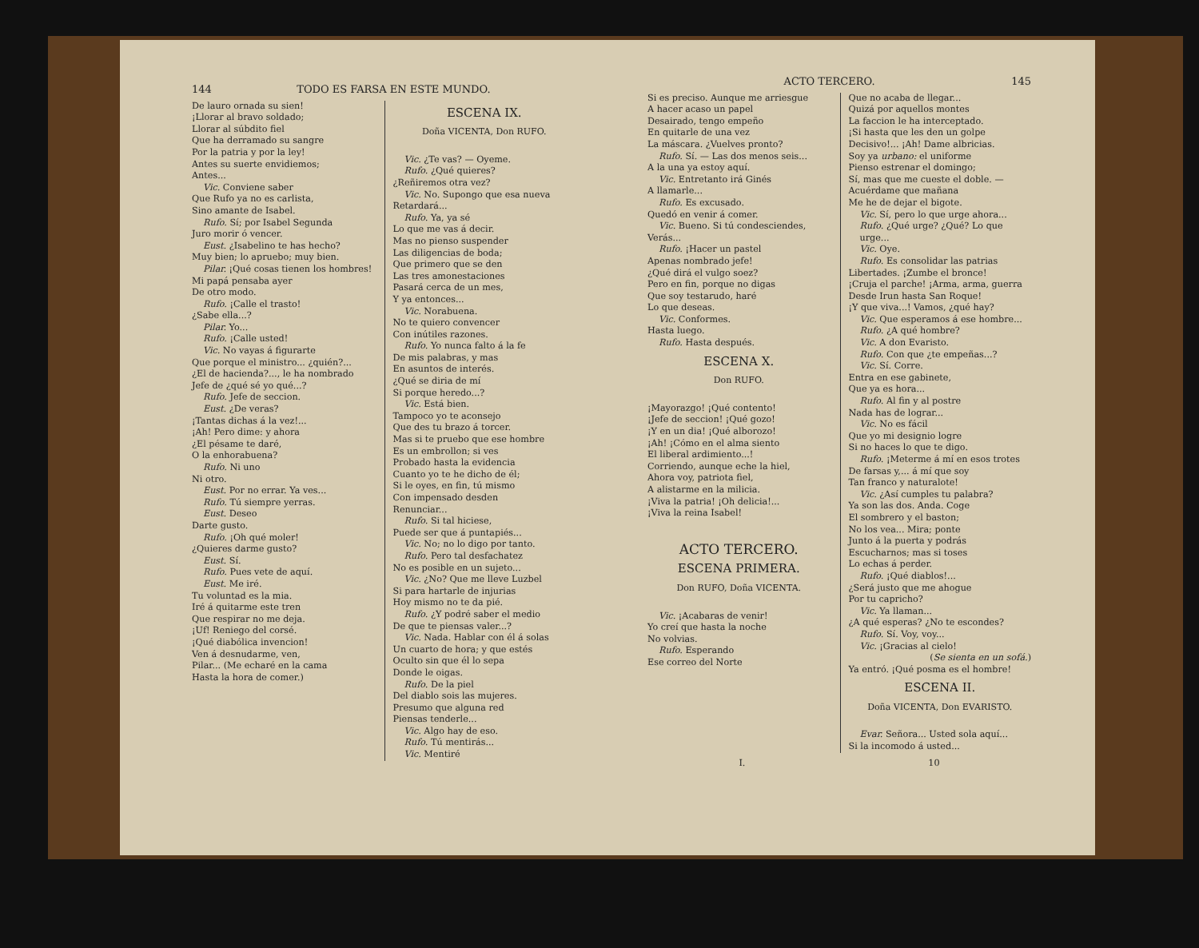144 TODO ES FARSA EN ESTE MUNDO.
De lauro ornada su sien!
¡Llorar al bravo soldado;
Llorar al súbdito fiel
Que ha derramado su sangre
Por la patria y por la ley!
Antes su suerte envidiemos;
Antes...
Vic. Conviene saber
Que Rufo ya no es carlista,
Sino amante de Isabel.
Rufo. Sí; por Isabel Segunda
Juro morir ó vencer.
Eust. ¿Isabelino te has hecho?
Muy bien; lo apruebo; muy bien.
Pilar. ¡Qué cosas tienen los hombres!
Mi papá pensaba ayer
De otro modo.
Rufo. ¡Calle el trasto!
¿Sabe ella...?
Pilar. Yo...
Rufo. ¡Calle usted!
Vic. No vayas á figurarte
Que porque el ministro... ¿quién?...
¿El de hacienda?..., le ha nombrado
Jefe de ¿qué sé yo qué...?
Rufo. Jefe de seccion.
Eust. ¿De veras?
¡Tantas dichas á la vez!...
¡Ah! Pero dime: y ahora
¿El pésame te daré,
O la enhorabuena?
Rufo. Ni uno
Ni otro.
Eust. Por no errar. Ya ves...
Rufo. Tú siempre yerras.
Eust. Deseo
Darte gusto.
Rufo. ¡Oh qué moler!
¿Quieres darme gusto?
Eust. Sí.
Rufo. Pues vete de aquí.
Eust. Me iré.
Tu voluntad es la mia.
Iré á quitarme este tren
Que respirar no me deja.
¡Uf! Reniego del corsé.
¡Qué diabólica invencion!
Ven á desnudarme, ven,
Pilar... (Me echaré en la cama
Hasta la hora de comer.)
ESCENA IX.
Doña VICENTA, Don RUFO.
Vic. ¿Te vas? — Oyeme.
Rufo. ¿Qué quieres?
¿Reñiremos otra vez?
Vic. No. Supongo que esa nueva
Retardará...
Rufo. Ya, ya sé
Lo que me vas á decir.
Mas no pienso suspender
Las diligencias de boda;
Que primero que se den
Las tres amonestaciones
Pasará cerca de un mes,
Y ya entonces...
Vic. Norabuena.
No te quiero convencer
Con inútiles razones.
Rufo. Yo nunca falto á la fe
De mis palabras, y mas
En asuntos de interés.
¿Qué se diria de mí
Si porque heredo...?
Vic. Está bien.
Tampoco yo te aconsejo
Que des tu brazo á torcer.
Mas si te pruebo que ese hombre
Es un embrollon; si ves
Probado hasta la evidencia
Cuanto yo te he dicho de él;
Si le oyes, en fin, tú mismo
Con impensado desden
Renunciar...
Rufo. Si tal hiciese,
Puede ser que á puntapiés...
Vic. No; no lo digo por tanto.
Rufo. Pero tal desfachatez
No es posible en un sujeto...
Vic. ¿No? Que me lleve Luzbel
Si para hartarle de injurias
Hoy mismo no te da pié.
Rufo. ¿Y podré saber el medio
De que te piensas valer...?
Vic. Nada. Hablar con él á solas
Un cuarto de hora; y que estés
Oculto sin que él lo sepa
Donde le oigas.
Rufo. De la piel
Del diablo sois las mujeres.
Presumo que alguna red
Piensas tenderle...
Vic. Algo hay de eso.
Rufo. Tú mentirás...
Vic. Mentiré
ACTO TERCERO. 145
Si es preciso. Aunque me arriesgue
A hacer acaso un papel
Desairado, tengo empeño
En quitarle de una vez
La máscara. ¿Vuelves pronto?
Rufo. Sí. — Las dos menos seis...
A la una ya estoy aquí.
Vic. Entretanto irá Ginés
A llamarle...
Rufo. Es excusado.
Quedó en venir á comer.
Vic. Bueno. Si tú condesciendes,
Verás...
Rufo. ¡Hacer un pastel
Apenas nombrado jefe!
¿Qué dirá el vulgo soez?
Pero en fin, porque no digas
Que soy testarudo, haré
Lo que deseas.
Vic. Conformes.
Hasta luego.
Rufo. Hasta después.
ESCENA X.
Don RUFO.
¡Mayorazgo! ¡Qué contento!
¡Jefe de seccion! ¡Qué gozo!
¡Y en un dia! ¡Qué alborozo!
¡Ah! ¡Cómo en el alma siento
El liberal ardimiento...!
Corriendo, aunque eche la hiel,
Ahora voy, patriota fiel,
A alistarme en la milicia.
¡Viva la patria! ¡Oh delicia!...
¡Viva la reina Isabel!
ACTO TERCERO.
ESCENA PRIMERA.
Don RUFO, Doña VICENTA.
Vic. ¡Acabaras de venir!
Yo creí que hasta la noche
No volvias.
Rufo. Esperando
Ese correo del Norte
Que no acaba de llegar...
Quizá por aquellos montes
La faccion le ha interceptado.
¡Si hasta que les den un golpe
Decisivo!... ¡Ah! Dame albricias.
Soy ya urbano: el uniforme
Pienso estrenar el domingo;
Sí, mas que me cueste el doble. —
Acuérdame que mañana
Me he de dejar el bigote.
Vic. Sí, pero lo que urge ahora...
Rufo. ¿Qué urge? ¿Qué? Lo que urge...
Vic. Oye.
Rufo. Es consolidar las patrias
Libertades. ¡Zumbe el bronce!
¡Cruja el parche! ¡Arma, arma, guerra
Desde Irun hasta San Roque!
¡Y que viva...! Vamos, ¿qué hay?
Vic. Que esperamos á ese hombre...
Rufo. ¿A qué hombre?
Vic. A don Evaristo.
Rufo. Con que ¿te empeñas...?
Vic. Sí. Corre.
Entra en ese gabinete,
Que ya es hora...
Rufo. Al fin y al postre
Nada has de lograr...
Vic. No es fácil
Que yo mi designio logre
Si no haces lo que te digo.
Rufo. ¡Meterme á mí en esos trotes
De farsas y,... á mí que soy
Tan franco y naturalote!
Vic. ¿Así cumples tu palabra?
Ya son las dos. Anda. Coge
El sombrero y el baston;
No los vea... Mira; ponte
Junto á la puerta y podrás
Escucharnos; mas si toses
Lo echas á perder.
Rufo. ¡Qué diablos!...
¿Será justo que me ahogue
Por tu capricho?
Vic. Ya llaman...
¿A qué esperas? ¿No te escondes?
Rufo. Sí. Voy, voy...
Vic. ¡Gracias al cielo!
(Se sienta en un sofá.)
Ya entró. ¡Qué posma es el hombre!
ESCENA II.
Doña VICENTA, Don EVARISTO.
Evar. Señora... Usted sola aquí...
Si la incomodo á usted...
I. 10